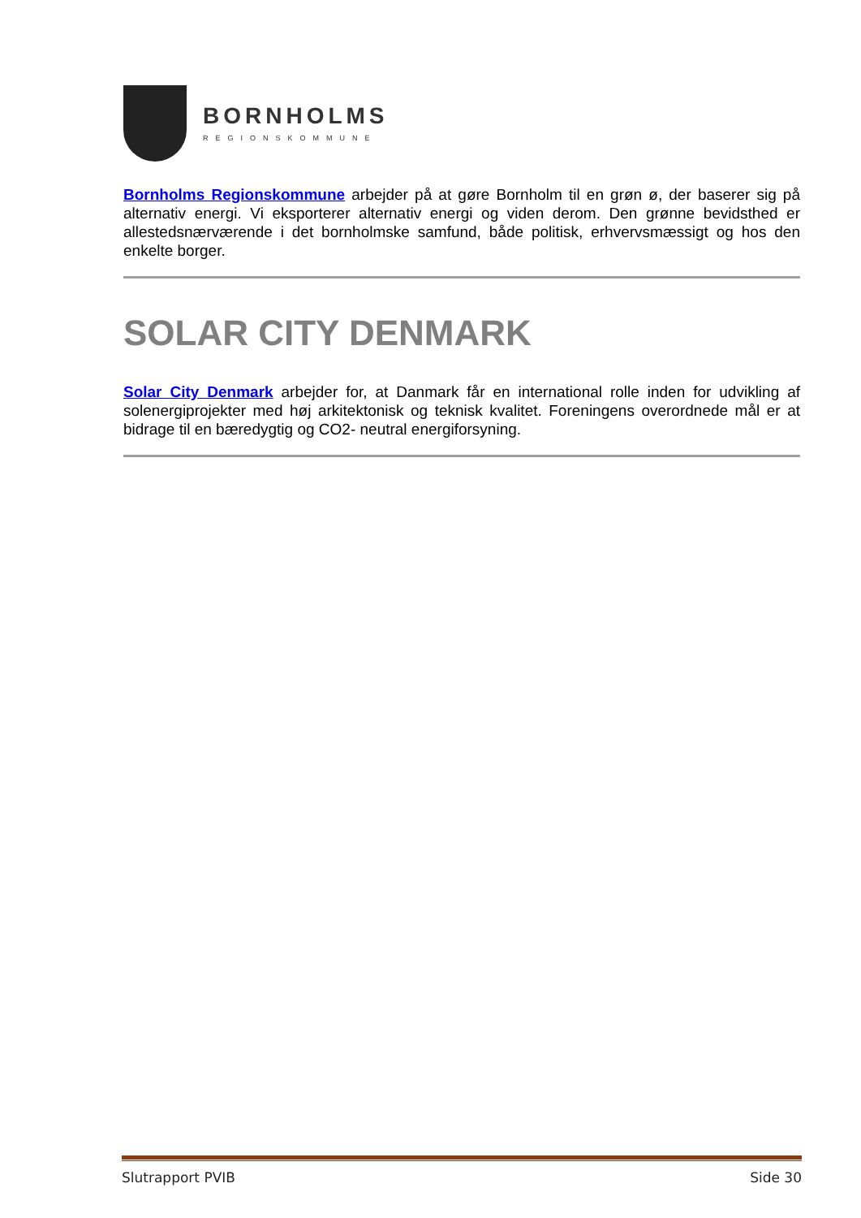BORNHOLMS
REGIONSKOMMUNE
Bornholms Regionskommune arbejder på at gøre Bornholm til en grøn ø, der baserer sig på alternativ energi. Vi eksporterer alternativ energi og viden derom. Den grønne bevidsthed er allestedsnærværende i det bornholmske samfund, både politisk, erhvervsmæssigt og hos den enkelte borger.
SOLAR CITY DENMARK
Solar City Denmark arbejder for, at Danmark får en international rolle inden for udvikling af solenergiprojekter med høj arkitektonisk og teknisk kvalitet. Foreningens overordnede mål er at bidrage til en bæredygtig og CO2- neutral energiforsyning.
Slutrapport PVIB Side 30